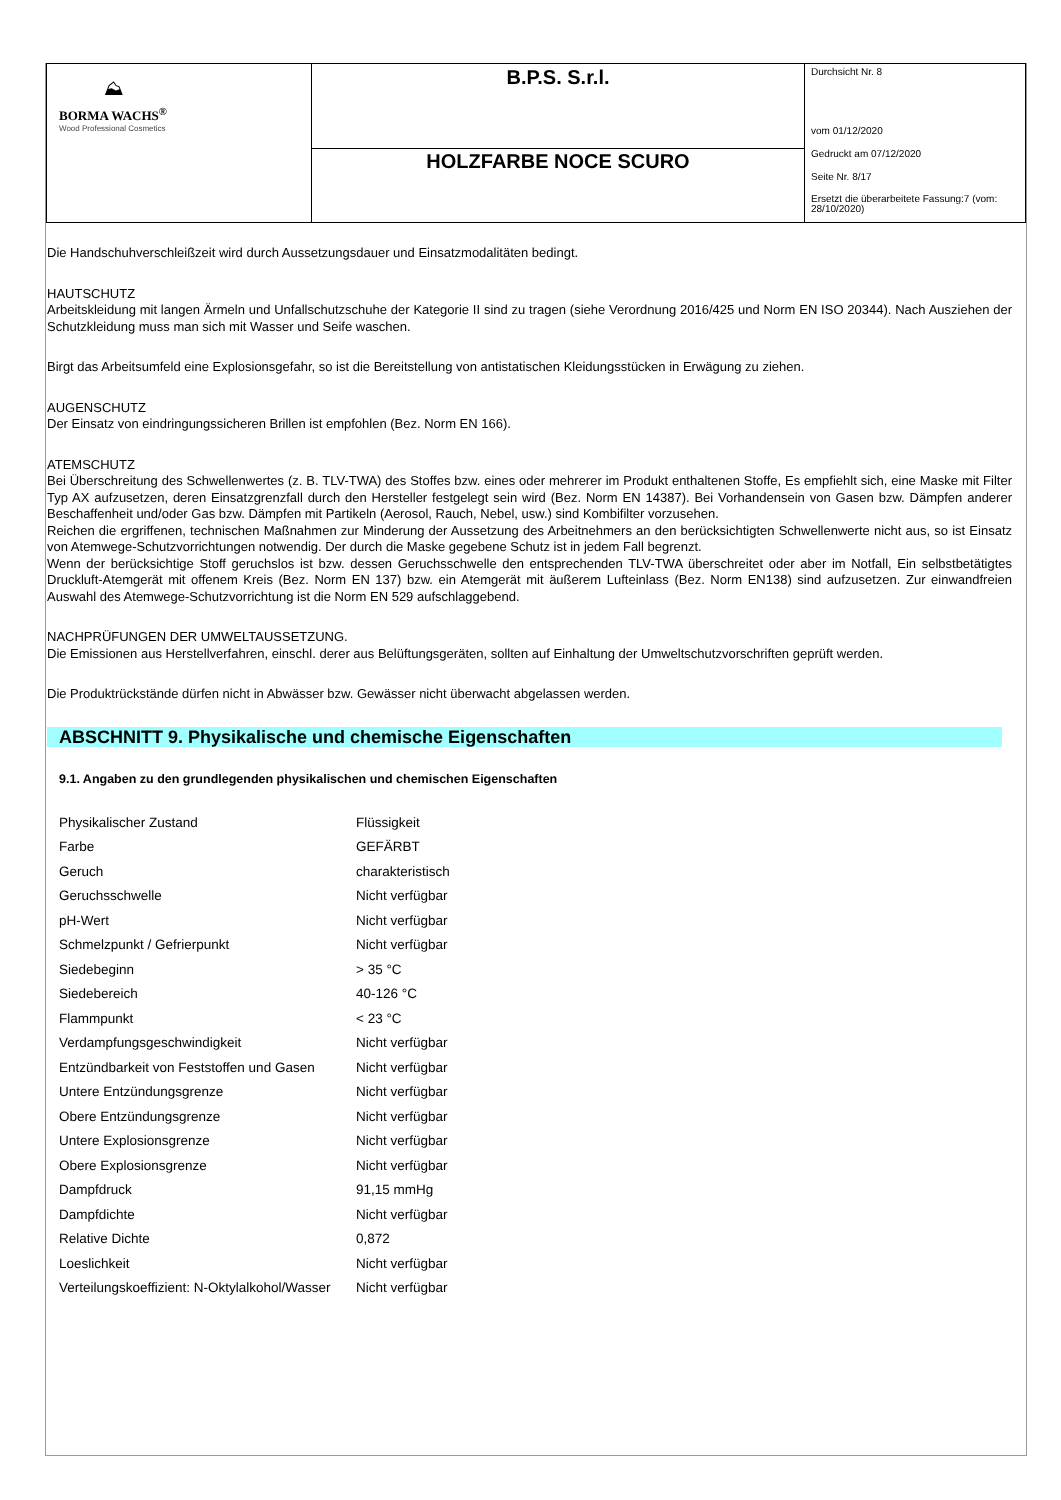| ⛰ BORMA WACHS<sup>®</sup> Wood Professional Cosmetics | B.P.S. S.r.l. | Durchsicht Nr. 8 vom 01/12/2020 Gedruckt am 07/12/2020 Seite Nr. 8/17 Ersetzt die überarbeitete Fassung:7 (vom: 28/10/2020) |
| | HOLZFARBE NOCE SCURO | |
Die Handschuhverschleißzeit wird durch Aussetzungsdauer und Einsatzmodalitäten bedingt.
HAUTSCHUTZ
Arbeitskleidung mit langen Ärmeln und Unfallschutzschuhe der Kategorie II sind zu tragen (siehe Verordnung 2016/425 und Norm EN ISO 20344). Nach Ausziehen der Schutzkleidung muss man sich mit Wasser und Seife waschen.
Birgt das Arbeitsumfeld eine Explosionsgefahr, so ist die Bereitstellung von antistatischen Kleidungsstücken in Erwägung zu ziehen.
AUGENSCHUTZ
Der Einsatz von eindringungssicheren Brillen ist empfohlen (Bez. Norm EN 166).
ATEMSCHUTZ
Bei Überschreitung des Schwellenwertes (z. B. TLV-TWA) des Stoffes bzw. eines oder mehrerer im Produkt enthaltenen Stoffe, Es empfiehlt sich, eine Maske mit Filter Typ AX aufzusetzen, deren Einsatzgrenzfall durch den Hersteller festgelegt sein wird (Bez. Norm EN 14387). Bei Vorhandensein von Gasen bzw. Dämpfen anderer Beschaffenheit und/oder Gas bzw. Dämpfen mit Partikeln (Aerosol, Rauch, Nebel, usw.) sind Kombifilter vorzusehen.
Reichen die ergriffenen, technischen Maßnahmen zur Minderung der Aussetzung des Arbeitnehmers an den berücksichtigten Schwellenwerte nicht aus, so ist Einsatz von Atemwege-Schutzvorrichtungen notwendig. Der durch die Maske gegebene Schutz ist in jedem Fall begrenzt.
Wenn der berücksichtige Stoff geruchslos ist bzw. dessen Geruchsschwelle den entsprechenden TLV-TWA überschreitet oder aber im Notfall, Ein selbstbetätigtes Druckluft-Atemgerät mit offenem Kreis (Bez. Norm EN 137) bzw. ein Atemgerät mit äußerem Lufteinlass (Bez. Norm EN138) sind aufzusetzen. Zur einwandfreien Auswahl des Atemwege-Schutzvorrichtung ist die Norm EN 529 aufschlaggebend.
NACHPRÜFUNGEN DER UMWELTAUSSETZUNG.
Die Emissionen aus Herstellverfahren, einschl. derer aus Belüftungsgeräten, sollten auf Einhaltung der Umweltschutzvorschriften geprüft werden.
Die Produktrückstände dürfen nicht in Abwässer bzw. Gewässer nicht überwacht abgelassen werden.
ABSCHNITT 9. Physikalische und chemische Eigenschaften
9.1. Angaben zu den grundlegenden physikalischen und chemischen Eigenschaften
| Physikalischer Zustand | Flüssigkeit |
| Farbe | GEFÄRBT |
| Geruch | charakteristisch |
| Geruchsschwelle | Nicht verfügbar |
| pH-Wert | Nicht verfügbar |
| Schmelzpunkt / Gefrierpunkt | Nicht verfügbar |
| Siedebeginn | > 35 °C |
| Siedebereich | 40-126 °C |
| Flammpunkt | < 23 °C |
| Verdampfungsgeschwindigkeit | Nicht verfügbar |
| Entzündbarkeit von Feststoffen und Gasen | Nicht verfügbar |
| Untere Entzündungsgrenze | Nicht verfügbar |
| Obere Entzündungsgrenze | Nicht verfügbar |
| Untere Explosionsgrenze | Nicht verfügbar |
| Obere Explosionsgrenze | Nicht verfügbar |
| Dampfdruck | 91,15 mmHg |
| Dampfdichte | Nicht verfügbar |
| Relative Dichte | 0,872 |
| Loeslichkeit | Nicht verfügbar |
| Verteilungskoeffizient: N-Oktylalkohol/Wasser | Nicht verfügbar |